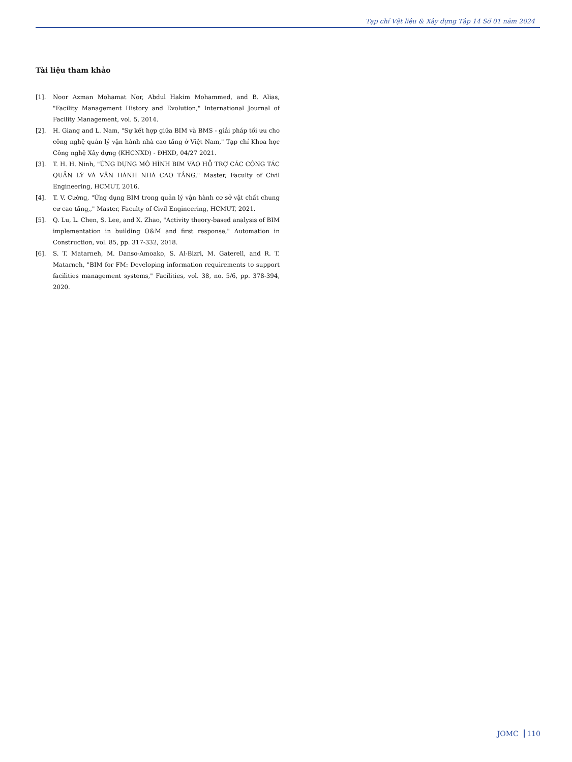Tạp chí Vật liệu & Xây dựng Tập 14 Số 01 năm 2024
Tài liệu tham khảo
[1]. Noor Azman Mohamat Nor, Abdul Hakim Mohammed, and B. Alias, "Facility Management History and Evolution," International Journal of Facility Management, vol. 5, 2014.
[2]. H. Giang and L. Nam, "Sự kết hợp giữa BIM và BMS - giải pháp tối ưu cho công nghệ quản lý vận hành nhà cao tầng ở Việt Nam," Tạp chí Khoa học Công nghệ Xây dựng (KHCNXD) - ĐHXD, 04/27 2021.
[3]. T. H. H. Ninh, "ỨNG DỤNG MÔ HÌNH BIM VÀO HỖ TRỢ CÁC CÔNG TÁC QUẢN LÝ VÀ VẬN HÀNH NHÀ CAO TẦNG," Master, Faculty of Civil Engineering, HCMUT, 2016.
[4]. T. V. Cường, "Ứng dụng BIM trong quản lý vận hành cơ sở vật chất chung cư cao tầng,," Master, Faculty of Civil Engineering, HCMUT, 2021.
[5]. Q. Lu, L. Chen, S. Lee, and X. Zhao, "Activity theory-based analysis of BIM implementation in building O&M and first response," Automation in Construction, vol. 85, pp. 317-332, 2018.
[6]. S. T. Matarneh, M. Danso-Amoako, S. Al-Bizri, M. Gaterell, and R. T. Matarneh, "BIM for FM: Developing information requirements to support facilities management systems," Facilities, vol. 38, no. 5/6, pp. 378-394, 2020.
JOMC 110